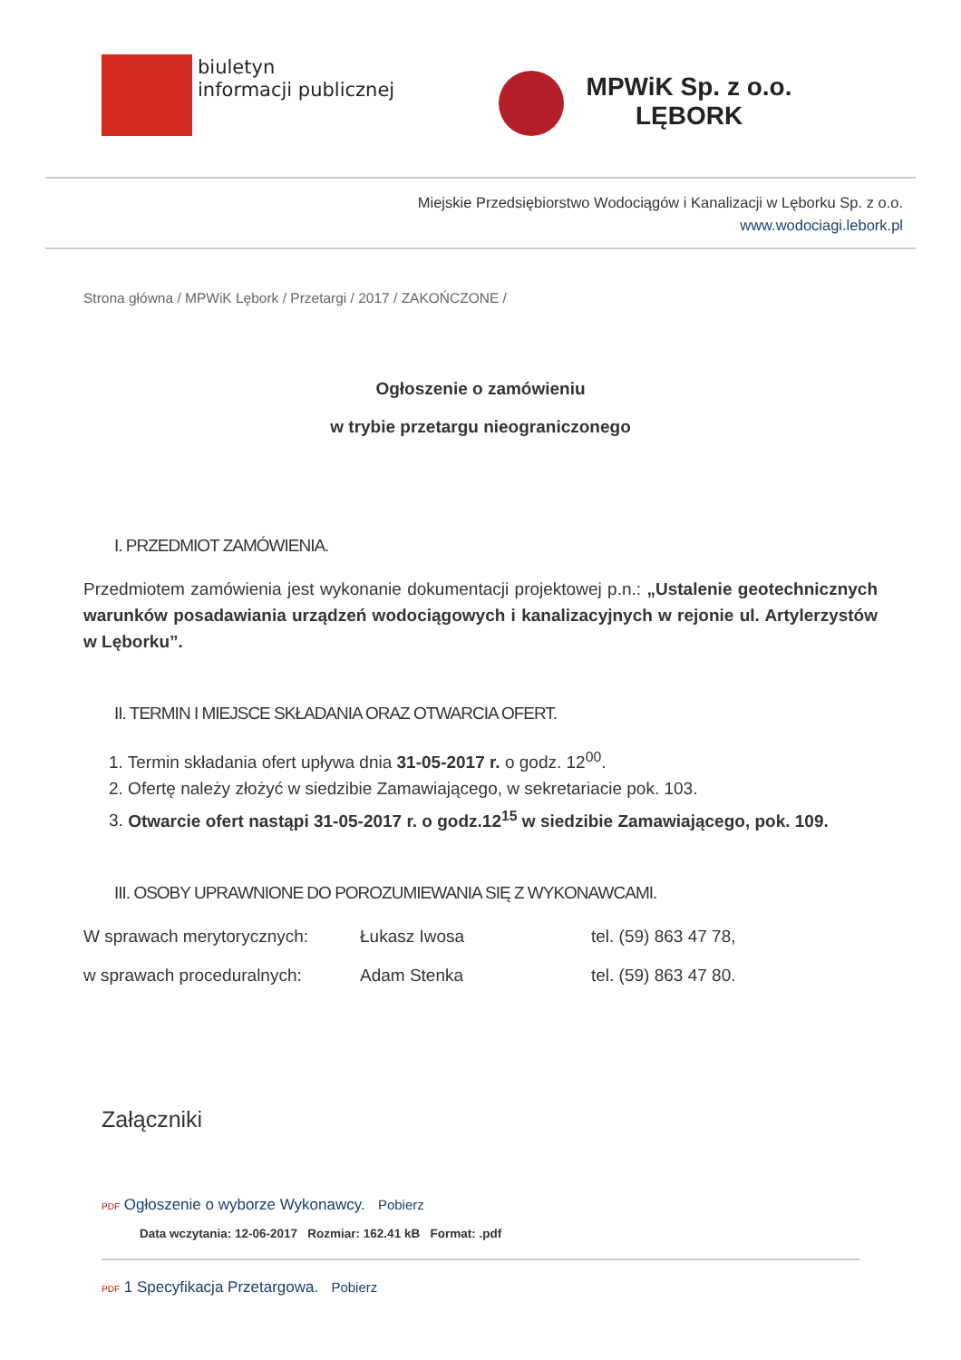biuletyn
informacji publicznej
MPWiK Sp. z o.o.
LĘBORK
Miejskie Przedsiębiorstwo Wodociągów i Kanalizacji w Lęborku Sp. z o.o.
www.wodociagi.lebork.pl
Strona główna / MPWiK Lębork / Przetargi / 2017 / ZAKOŃCZONE /
Ogłoszenie o zamówieniu
w trybie przetargu nieograniczonego
I. PRZEDMIOT ZAMÓWIENIA.
Przedmiotem zamówienia jest wykonanie dokumentacji projektowej p.n.: „Ustalenie geotechnicznych warunków posadawiania urządzeń wodociągowych i kanalizacyjnych w rejonie ul. Artylerzystów w Lęborku”.
II. TERMIN I MIEJSCE SKŁADANIA ORAZ OTWARCIA OFERT.
1. Termin składania ofert upływa dnia 31-05-2017 r. o godz. 12<sup>00</sup>.
2. Ofertę należy złożyć w siedzibie Zamawiającego, w sekretariacie pok. 103.
3. Otwarcie ofert nastąpi 31-05-2017 r. o godz.12<sup>15</sup> w siedzibie Zamawiającego, pok. 109.
III. OSOBY UPRAWNIONE DO POROZUMIEWANIA SIĘ Z WYKONAWCAMI.
W sprawach merytorycznych: Łukasz Iwosa tel. (59) 863 47 78, w sprawach proceduralnych: Adam Stenka tel. (59) 863 47 80.
Załączniki
PDF Ogłoszenie o wyborze Wykonawcy. Pobierz
Data wczytania: 12-06-2017 Rozmiar: 162.41 kB Format: .pdf
PDF 1 Specyfikacja Przetargowa. Pobierz